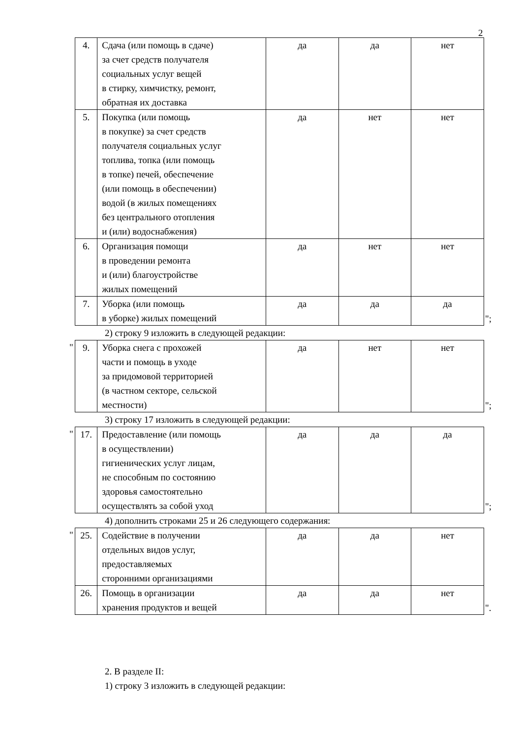2
| 4. | Сдача (или помощь в сдаче) за счет средств получателя социальных услуг вещей в стирку, химчистку, ремонт, обратная их доставка | да | да | нет |
| 5. | Покупка (или помощь в покупке) за счет средств получателя социальных услуг топлива, топка (или помощь в топке) печей, обеспечение (или помощь в обеспечении) водой (в жилых помещениях без центрального отопления и (или) водоснабжения) | да | нет | нет |
| 6. | Организация помощи в проведении ремонта и (или) благоустройстве жилых помещений | да | нет | нет |
| 7. | Уборка (или помощь в уборке) жилых помещений | да | да | да |
";
2) строку 9 изложить в следующей редакции:
"
| 9. | Уборка снега с прохожей части и помощь в уходе за придомовой территорией (в частном секторе, сельской местности) | да | нет | нет |
";
3) строку 17 изложить в следующей редакции:
"
| 17. | Предоставление (или помощь в осуществлении) гигиенических услуг лицам, не способным по состоянию здоровья самостоятельно осуществлять за собой уход | да | да | да |
";
4) дополнить строками 25 и 26 следующего содержания:
"
| 25. | Содействие в получении отдельных видов услуг, предоставляемых сторонними организациями | да | да | нет |
| 26. | Помощь в организации хранения продуктов и вещей | да | да | нет |
".
2. В разделе II:
1) строку 3 изложить в следующей редакции: